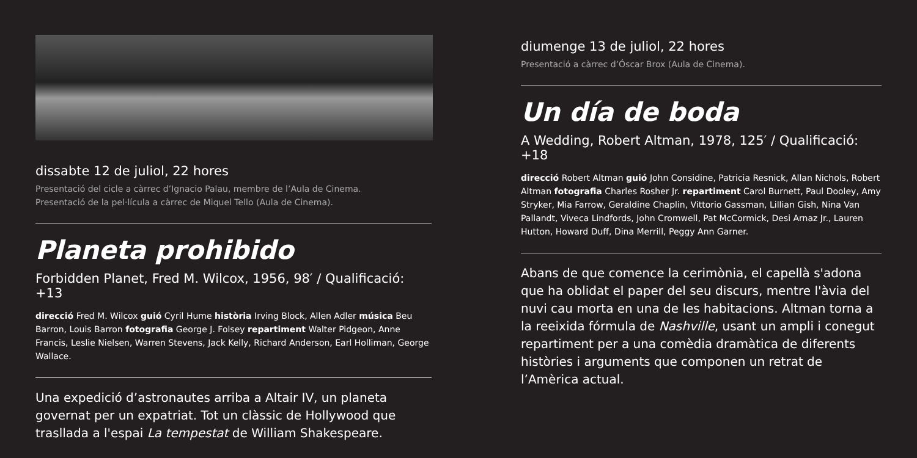dissabte 12 de juliol, 22 hores
Presentació del cicle a càrrec d’Ignacio Palau, membre de l’Aula de Cinema.
Presentació de la pel·lícula a càrrec de Miquel Tello (Aula de Cinema).
Planeta prohibido
Forbidden Planet, Fred M. Wilcox, 1956, 98′ / Qualificació: +13
direcció Fred M. Wilcox guió Cyril Hume història Irving Block, Allen Adler música Beu Barron, Louis Barron fotografia George J. Folsey repartiment Walter Pidgeon, Anne Francis, Leslie Nielsen, Warren Stevens, Jack Kelly, Richard Anderson, Earl Holliman, George Wallace.
Una expedició d’astronautes arriba a Altair IV, un planeta governat per un expatriat. Tot un clàssic de Hollywood que trasllada a l'espai La tempestat de William Shakespeare.
diumenge 13 de juliol, 22 hores
Presentació a càrrec d’Óscar Brox (Aula de Cinema).
Un día de boda
A Wedding, Robert Altman, 1978, 125′ / Qualificació: +18
direcció Robert Altman guió John Considine, Patricia Resnick, Allan Nichols, Robert Altman fotografia Charles Rosher Jr. repartiment Carol Burnett, Paul Dooley, Amy Stryker, Mia Farrow, Geraldine Chaplin, Vittorio Gassman, Lillian Gish, Nina Van Pallandt, Viveca Lindfords, John Cromwell, Pat McCormick, Desi Arnaz Jr., Lauren Hutton, Howard Duff, Dina Merrill, Peggy Ann Garner.
Abans de que comence la cerimònia, el capellà s'adona que ha oblidat el paper del seu discurs, mentre l'àvia del nuvi cau morta en una de les habitacions. Altman torna a la reeixida fórmula de Nashville, usant un ampli i conegut repartiment per a una comèdia dramàtica de diferents històries i arguments que componen un retrat de l’Amèrica actual.